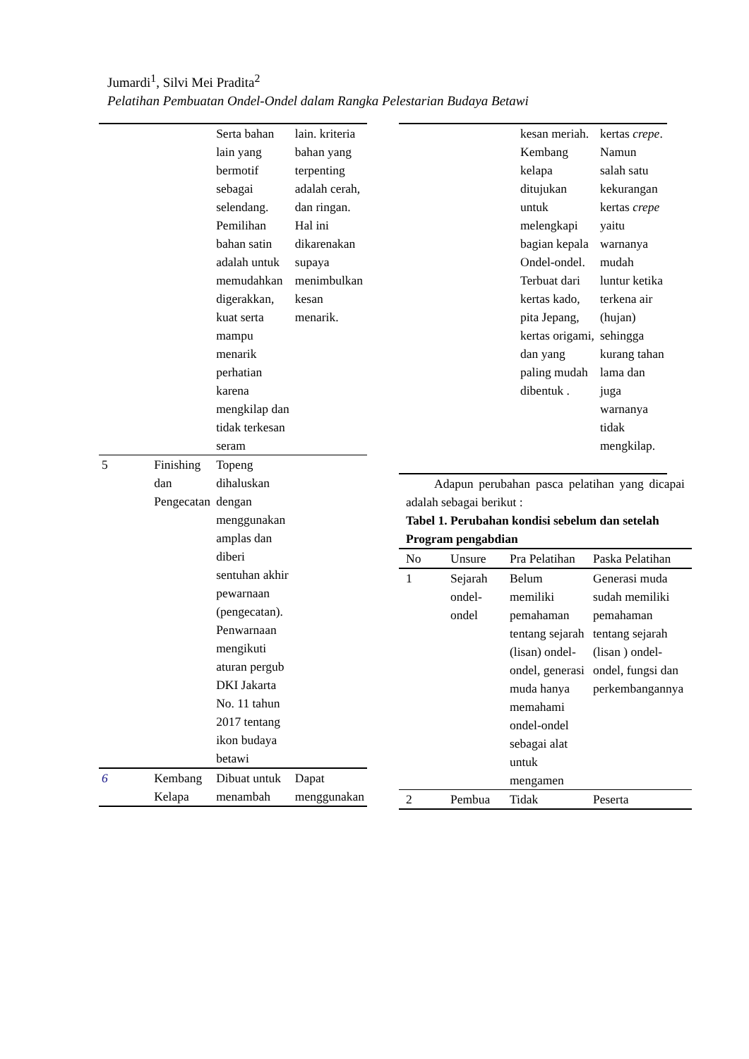Jumardi<sup>1</sup>, Silvi Mei Pradita<sup>2</sup>
Pelatihan Pembuatan Ondel-Ondel dalam Rangka Pelestarian Budaya Betawi
| | | Serta bahan lain yang bermotif sebagai selendang. Pemilihan bahan satin adalah untuk memudahkan digerakkan, kuat serta mampu menarik perhatian karena mengkilap dan tidak terkesan seram | lain. kriteria bahan yang terpenting adalah cerah, dan ringan. Hal ini dikarenakan supaya menimbulkan kesan menarik. |
| 5 | Finishing dan Pengecatan | Topeng dihaluskan dengan menggunakan amplas dan diberi sentuhan akhir pewarnaan (pengecatan). Penwarnaan mengikuti aturan pergub DKI Jakarta No. 11 tahun 2017 tentang ikon budaya betawi | |
| 6 | Kembang Kelapa | Dibuat untuk menambah | Dapat menggunakan |
| | kesan meriah. Kembang kelapa ditujukan untuk melengkapi bagian kepala Ondel-ondel. Terbuat dari kertas kado, pita Jepang, kertas origami, dan yang paling mudah dibentuk . | kertas crepe . Namun salah satu kekurangan kertas crepe yaitu warnanya mudah luntur ketika terkena air (hujan) sehingga kurang tahan lama dan juga warnanya tidak mengkilap. |
Adapun perubahan pasca pelatihan yang dicapai adalah sebagai berikut :
Tabel 1. Perubahan kondisi sebelum dan setelah Program pengabdian
| No | Unsure | Pra Pelatihan | Paska Pelatihan |
| --- | --- | --- | --- |
| 1 | Sejarah ondel-ondel | Belum memiliki pemahaman tentang sejarah (lisan) ondel-ondel, generasi muda hanya memahami ondel-ondel sebagai alat untuk mengamen | Generasi muda sudah memiliki pemahaman tentang sejarah (lisan ) ondel-ondel, fungsi dan perkembangannya |
| 2 | Pembua | Tidak | Peserta |